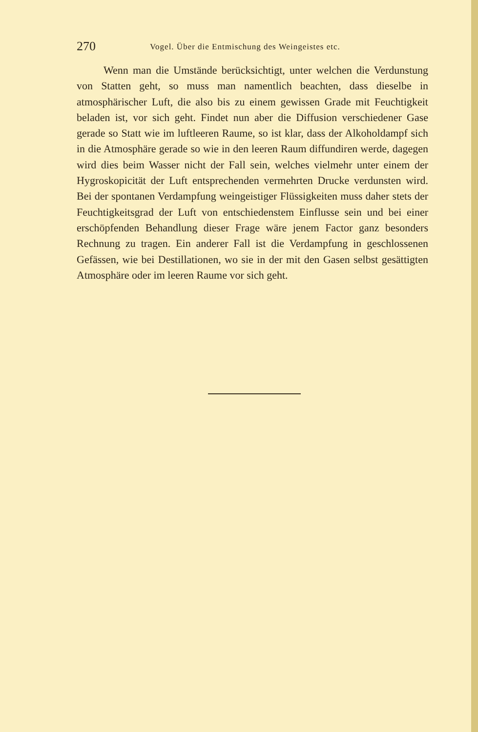270 Vogel. Über die Entmischung des Weingeistes etc.
Wenn man die Umstände berücksichtigt, unter welchen die Verdunstung von Statten geht, so muss man namentlich beachten, dass dieselbe in atmosphärischer Luft, die also bis zu einem gewissen Grade mit Feuchtigkeit beladen ist, vor sich geht. Findet nun aber die Diffusion verschiedener Gase gerade so Statt wie im luftleeren Raume, so ist klar, dass der Alkoholdampf sich in die Atmosphäre gerade so wie in den leeren Raum diffundiren werde, dagegen wird dies beim Wasser nicht der Fall sein, welches vielmehr unter einem der Hygroskopicität der Luft entsprechenden vermehrten Drucke verdunsten wird. Bei der spontanen Verdampfung weingeistiger Flüssigkeiten muss daher stets der Feuchtigkeitsgrad der Luft von entschiedenstem Einflusse sein und bei einer erschöpfenden Behandlung dieser Frage wäre jenem Factor ganz besonders Rechnung zu tragen. Ein anderer Fall ist die Verdampfung in geschlossenen Gefässen, wie bei Destillationen, wo sie in der mit den Gasen selbst gesättigten Atmosphäre oder im leeren Raume vor sich geht.